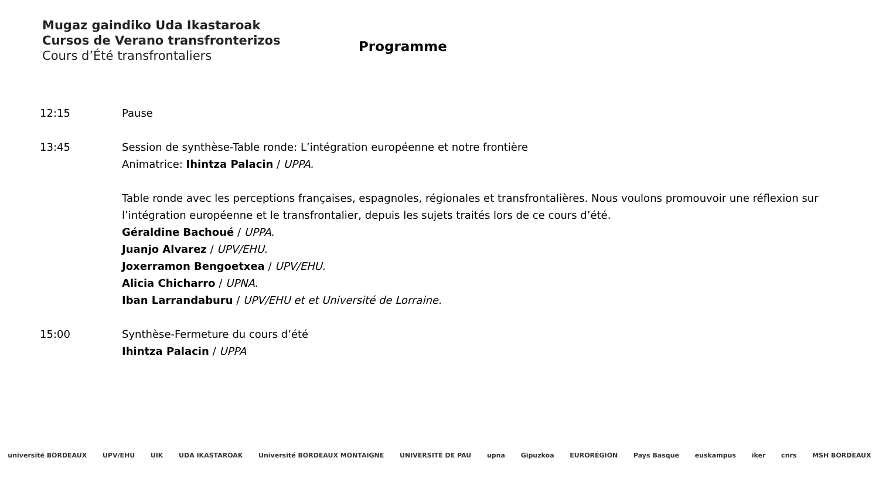Mugaz gaindiko Uda Ikastaroak
Cursos de Verano transfronterizos
Cours d’Été transfrontaliers
Programme
12:15 Pause
13:45 Session de synthèse-Table ronde: L’intégration européenne et notre frontière
Animatrice: Ihintza Palacin / UPPA.
Table ronde avec les perceptions françaises, espagnoles, régionales et transfrontalières. Nous voulons promouvoir une réflexion sur l’intégration européenne et le transfrontalier, depuis les sujets traités lors de ce cours d’été.
Géraldine Bachoué / UPPA.
Juanjo Alvarez / UPV/EHU.
Joxerramon Bengoetxea / UPV/EHU.
Alicia Chicharro / UPNA.
Iban Larrandaburu / UPV/EHU et et Université de Lorraine.
15:00 Synthèse-Fermeture du cours d’été
Ihintza Palacin / UPPA
université BORDEAUX UPV/EHU UIK UDA IKASTAROAK Université BORDEAUX MONTAIGNE UNIVERSITÉ DE PAU upna Gipuzkoa EURORÉGION Pays Basque euskampus iker cnrs MSH BORDEAUX